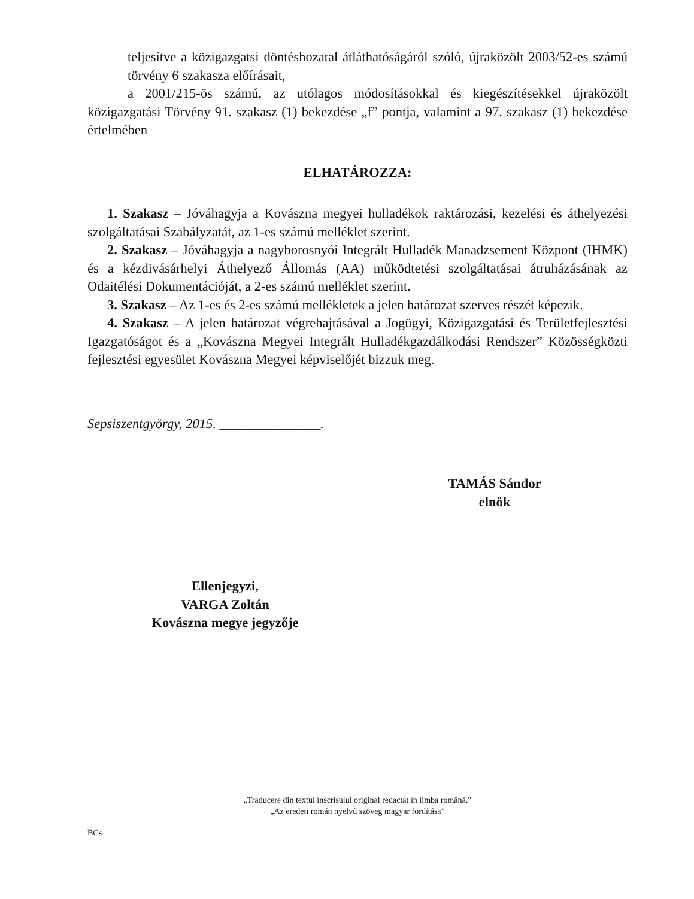teljesítve a közigazgatsi döntéshozatal átláthatóságáról szóló, újraközölt 2003/52-es számú törvény 6 szakasza előírásait,
a 2001/215-ös számú, az utólagos módosításokkal és kiegészítésekkel újraközölt közigazgatási Törvény 91. szakasz (1) bekezdése „f” pontja, valamint a 97. szakasz (1) bekezdése értelmében
ELHATÁROZZA:
1. Szakasz – Jóváhagyja a Kovászna megyei hulladékok raktározási, kezelési és áthelyezési szolgáltatásai Szabályzatát, az 1-es számú melléklet szerint.
2. Szakasz – Jóváhagyja a nagyborosnyói Integrált Hulladék Manadzsement Központ (IHMK) és a kézdivásárhelyi Áthelyező Állomás (AA) működtetési szolgáltatásai átruházásának az Odaitélési Dokumentációját, a 2-es számú melléklet szerint.
3. Szakasz – Az 1-es és 2-es számú mellékletek a jelen határozat szerves részét képezik.
4. Szakasz – A jelen határozat végrehajtásával a Jogügyi, Közigazgatási és Területfejlesztési Igazgatóságot és a „Kovászna Megyei Integrált Hulladékgazdálkodási Rendszer” Közösségközti fejlesztési egyesület Kovászna Megyei képviselőjét bizzuk meg.
Sepsiszentgyörgy, 2015. _______________.
TAMÁS Sándor
elnök
Ellenjegyzi,
VARGA Zoltán
Kovászna megye jegyzője
„Traducere din textul înscrisului original redactat în limba română.”
„Az eredeti román nyelvű szöveg magyar fordítása”
BCs